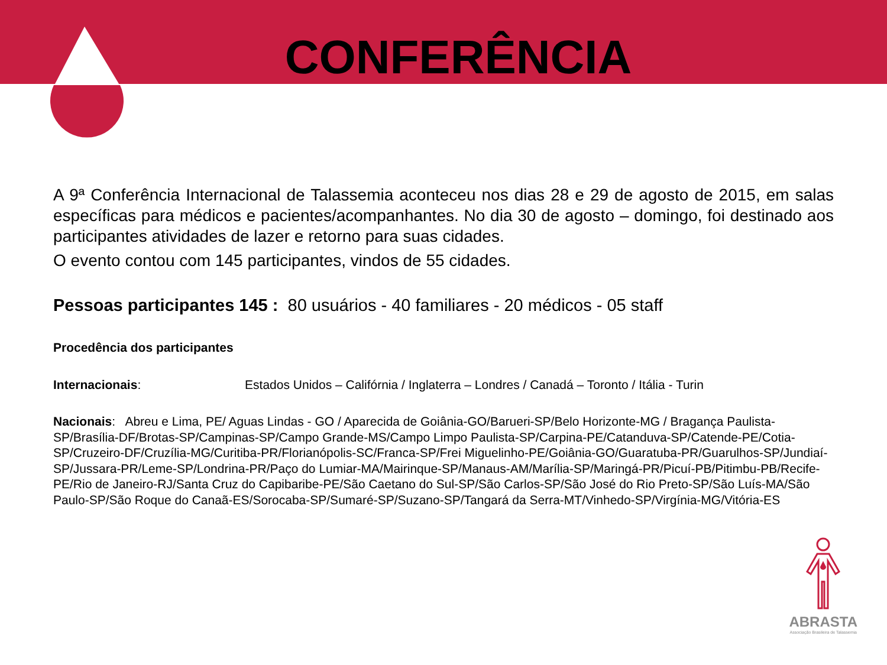CONFERÊNCIA
A 9ª Conferência Internacional de Talassemia aconteceu nos dias 28 e 29 de agosto de 2015, em salas específicas para médicos e pacientes/acompanhantes. No dia 30 de agosto – domingo, foi destinado aos participantes atividades de lazer e retorno para suas cidades.
O evento contou com 145 participantes, vindos de 55 cidades.
Pessoas participantes 145 : 80 usuários - 40 familiares - 20 médicos - 05 staff
Procedência dos participantes
Internacionais: Estados Unidos – Califórnia / Inglaterra – Londres / Canadá – Toronto / Itália - Turin
Nacionais: Abreu e Lima, PE/ Aguas Lindas - GO / Aparecida de Goiânia-GO/Barueri-SP/Belo Horizonte-MG / Bragança Paulista-SP/Brasília-DF/Brotas-SP/Campinas-SP/Campo Grande-MS/Campo Limpo Paulista-SP/Carpina-PE/Catanduva-SP/Catende-PE/Cotia-SP/Cruzeiro-DF/Cruzília-MG/Curitiba-PR/Florianópolis-SC/Franca-SP/Frei Miguelinho-PE/Goiânia-GO/Guaratuba-PR/Guarulhos-SP/Jundiaí-SP/Jussara-PR/Leme-SP/Londrina-PR/Paço do Lumiar-MA/Mairinque-SP/Manaus-AM/Marília-SP/Maringá-PR/Picuí-PB/Pitimbu-PB/Recife-PE/Rio de Janeiro-RJ/Santa Cruz do Capibaribe-PE/São Caetano do Sul-SP/São Carlos-SP/São José do Rio Preto-SP/São Luís-MA/São Paulo-SP/São Roque do Canaã-ES/Sorocaba-SP/Sumaré-SP/Suzano-SP/Tangará da Serra-MT/Vinhedo-SP/Virgínia-MG/Vitória-ES
ABRASTA
Associação Brasileira de Talassemia